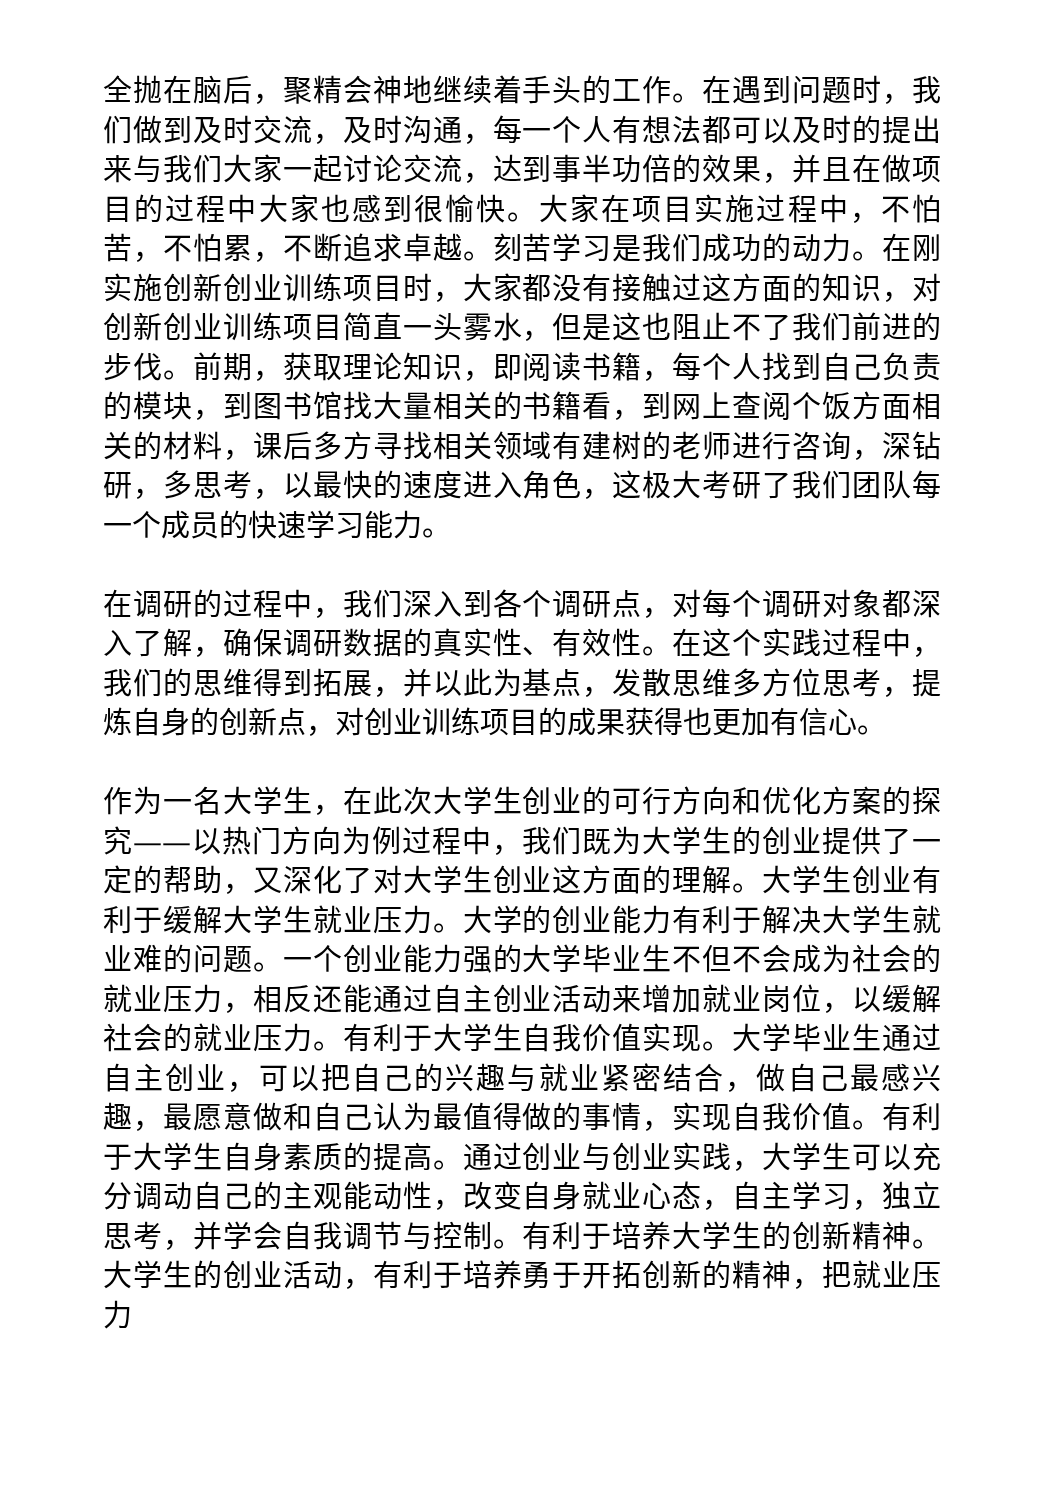全抛在脑后，聚精会神地继续着手头的工作。在遇到问题时，我们做到及时交流，及时沟通，每一个人有想法都可以及时的提出来与我们大家一起讨论交流，达到事半功倍的效果，并且在做项目的过程中大家也感到很愉快。大家在项目实施过程中，不怕苦，不怕累，不断追求卓越。刻苦学习是我们成功的动力。在刚实施创新创业训练项目时，大家都没有接触过这方面的知识，对创新创业训练项目简直一头雾水，但是这也阻止不了我们前进的步伐。前期，获取理论知识，即阅读书籍，每个人找到自己负责的模块，到图书馆找大量相关的书籍看，到网上查阅个饭方面相关的材料，课后多方寻找相关领域有建树的老师进行咨询，深钻研，多思考，以最快的速度进入角色，这极大考研了我们团队每一个成员的快速学习能力。
在调研的过程中，我们深入到各个调研点，对每个调研对象都深入了解，确保调研数据的真实性、有效性。在这个实践过程中，我们的思维得到拓展，并以此为基点，发散思维多方位思考，提炼自身的创新点，对创业训练项目的成果获得也更加有信心。
作为一名大学生，在此次大学生创业的可行方向和优化方案的探究——以热门方向为例过程中，我们既为大学生的创业提供了一定的帮助，又深化了对大学生创业这方面的理解。大学生创业有利于缓解大学生就业压力。大学的创业能力有利于解决大学生就业难的问题。一个创业能力强的大学毕业生不但不会成为社会的就业压力，相反还能通过自主创业活动来增加就业岗位，以缓解社会的就业压力。有利于大学生自我价值实现。大学毕业生通过自主创业，可以把自己的兴趣与就业紧密结合，做自己最感兴趣，最愿意做和自己认为最值得做的事情，实现自我价值。有利于大学生自身素质的提高。通过创业与创业实践，大学生可以充分调动自己的主观能动性，改变自身就业心态，自主学习，独立思考，并学会自我调节与控制。有利于培养大学生的创新精神。大学生的创业活动，有利于培养勇于开拓创新的精神，把就业压力